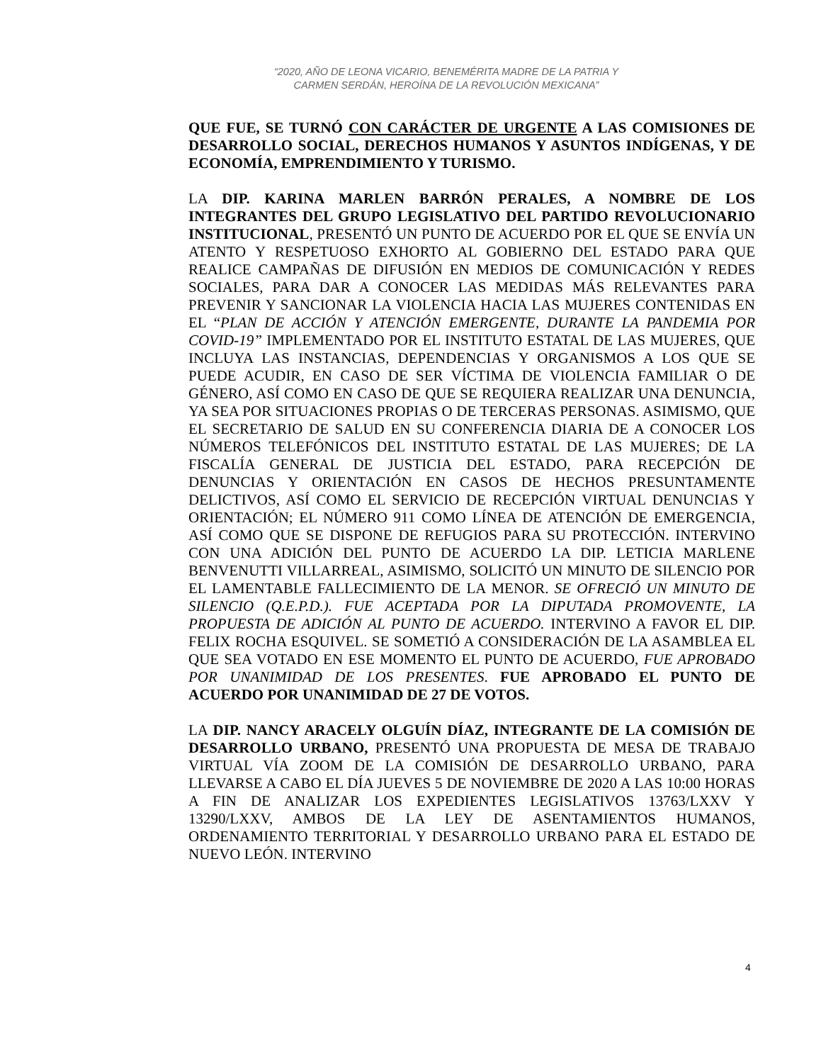“2020, AÑO DE LEONA VICARIO, BENEMÉRITA MADRE DE LA PATRIA Y
CARMEN SERDÁN, HEROÍNA DE LA REVOLUCIÓN MEXICANA”
QUE FUE, SE TURNÓ CON CARÁCTER DE URGENTE A LAS COMISIONES DE DESARROLLO SOCIAL, DERECHOS HUMANOS Y ASUNTOS INDÍGENAS, Y DE ECONOMÍA, EMPRENDIMIENTO Y TURISMO.
LA DIP. KARINA MARLEN BARRÓN PERALES, A NOMBRE DE LOS INTEGRANTES DEL GRUPO LEGISLATIVO DEL PARTIDO REVOLUCIONARIO INSTITUCIONAL, PRESENTÓ UN PUNTO DE ACUERDO POR EL QUE SE ENVÍA UN ATENTO Y RESPETUOSO EXHORTO AL GOBIERNO DEL ESTADO PARA QUE REALICE CAMPAÑAS DE DIFUSIÓN EN MEDIOS DE COMUNICACIÓN Y REDES SOCIALES, PARA DAR A CONOCER LAS MEDIDAS MÁS RELEVANTES PARA PREVENIR Y SANCIONAR LA VIOLENCIA HACIA LAS MUJERES CONTENIDAS EN EL “PLAN DE ACCIÓN Y ATENCIÓN EMERGENTE, DURANTE LA PANDEMIA POR COVID-19” IMPLEMENTADO POR EL INSTITUTO ESTATAL DE LAS MUJERES, QUE INCLUYA LAS INSTANCIAS, DEPENDENCIAS Y ORGANISMOS A LOS QUE SE PUEDE ACUDIR, EN CASO DE SER VÍCTIMA DE VIOLENCIA FAMILIAR O DE GÉNERO, ASÍ COMO EN CASO DE QUE SE REQUIERA REALIZAR UNA DENUNCIA, YA SEA POR SITUACIONES PROPIAS O DE TERCERAS PERSONAS. ASIMISMO, QUE EL SECRETARIO DE SALUD EN SU CONFERENCIA DIARIA DE A CONOCER LOS NÚMEROS TELEFÓNICOS DEL INSTITUTO ESTATAL DE LAS MUJERES; DE LA FISCALÍA GENERAL DE JUSTICIA DEL ESTADO, PARA RECEPCIÓN DE DENUNCIAS Y ORIENTACIÓN EN CASOS DE HECHOS PRESUNTAMENTE DELICTIVOS, ASÍ COMO EL SERVICIO DE RECEPCIÓN VIRTUAL DENUNCIAS Y ORIENTACIÓN; EL NÚMERO 911 COMO LÍNEA DE ATENCIÓN DE EMERGENCIA, ASÍ COMO QUE SE DISPONE DE REFUGIOS PARA SU PROTECCIÓN. INTERVINO CON UNA ADICIÓN DEL PUNTO DE ACUERDO LA DIP. LETICIA MARLENE BENVENUTTI VILLARREAL, ASIMISMO, SOLICITÓ UN MINUTO DE SILENCIO POR EL LAMENTABLE FALLECIMIENTO DE LA MENOR. SE OFRECIÓ UN MINUTO DE SILENCIO (Q.E.P.D.). FUE ACEPTADA POR LA DIPUTADA PROMOVENTE, LA PROPUESTA DE ADICIÓN AL PUNTO DE ACUERDO. INTERVINO A FAVOR EL DIP. FELIX ROCHA ESQUIVEL. SE SOMETIÓ A CONSIDERACIÓN DE LA ASAMBLEA EL QUE SEA VOTADO EN ESE MOMENTO EL PUNTO DE ACUERDO, FUE APROBADO POR UNANIMIDAD DE LOS PRESENTES. FUE APROBADO EL PUNTO DE ACUERDO POR UNANIMIDAD DE 27 DE VOTOS.
LA DIP. NANCY ARACELY OLGUÍN DÍAZ, INTEGRANTE DE LA COMISIÓN DE DESARROLLO URBANO, PRESENTÓ UNA PROPUESTA DE MESA DE TRABAJO VIRTUAL VÍA ZOOM DE LA COMISIÓN DE DESARROLLO URBANO, PARA LLEVARSE A CABO EL DÍA JUEVES 5 DE NOVIEMBRE DE 2020 A LAS 10:00 HORAS A FIN DE ANALIZAR LOS EXPEDIENTES LEGISLATIVOS 13763/LXXV Y 13290/LXXV, AMBOS DE LA LEY DE ASENTAMIENTOS HUMANOS, ORDENAMIENTO TERRITORIAL Y DESARROLLO URBANO PARA EL ESTADO DE NUEVO LEÓN. INTERVINO
4